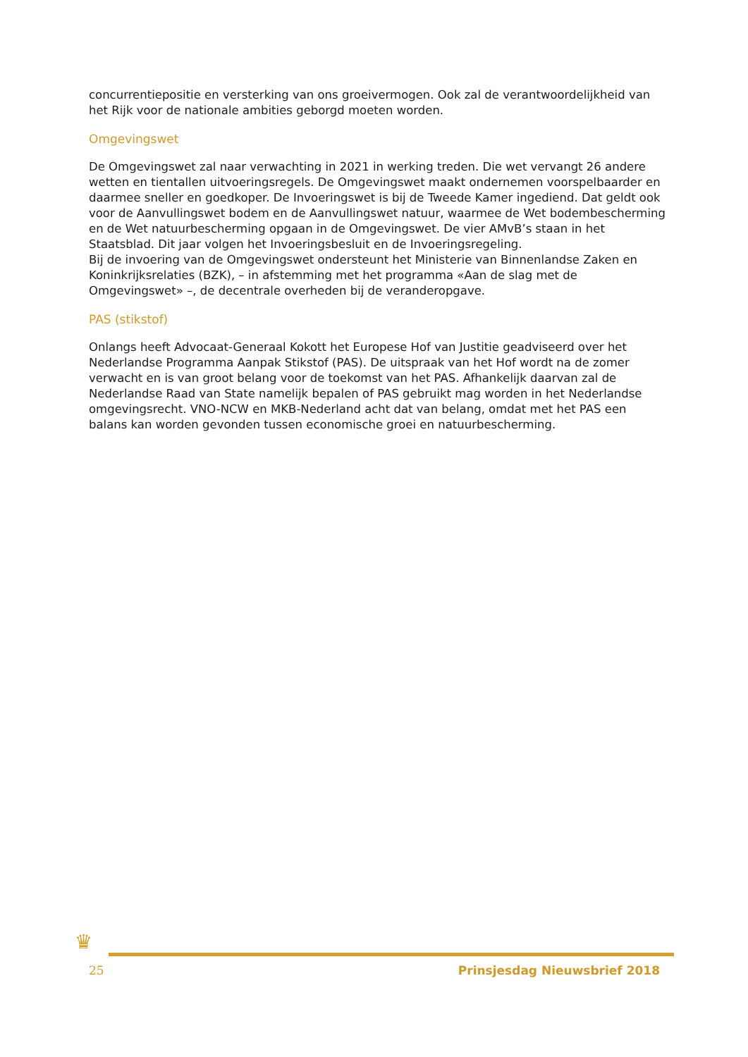concurrentiepositie en versterking van ons groeivermogen. Ook zal de verantwoordelijkheid van het Rijk voor de nationale ambities geborgd moeten worden.
Omgevingswet
De Omgevingswet zal naar verwachting in 2021 in werking treden. Die wet vervangt 26 andere wetten en tientallen uitvoeringsregels. De Omgevingswet maakt ondernemen voorspelbaarder en daarmee sneller en goedkoper. De Invoeringswet is bij de Tweede Kamer ingediend. Dat geldt ook voor de Aanvullingswet bodem en de Aanvullingswet natuur, waarmee de Wet bodembescherming en de Wet natuurbescherming opgaan in de Omgevingswet. De vier AMvB’s staan in het Staatsblad. Dit jaar volgen het Invoeringsbesluit en de Invoeringsregeling.
Bij de invoering van de Omgevingswet ondersteunt het Ministerie van Binnenlandse Zaken en Koninkrijksrelaties (BZK), – in afstemming met het programma «Aan de slag met de Omgevingswet» –, de decentrale overheden bij de veranderopgave.
PAS (stikstof)
Onlangs heeft Advocaat-Generaal Kokott het Europese Hof van Justitie geadviseerd over het Nederlandse Programma Aanpak Stikstof (PAS). De uitspraak van het Hof wordt na de zomer verwacht en is van groot belang voor de toekomst van het PAS. Afhankelijk daarvan zal de Nederlandse Raad van State namelijk bepalen of PAS gebruikt mag worden in het Nederlandse omgevingsrecht. VNO-NCW en MKB-Nederland acht dat van belang, omdat met het PAS een balans kan worden gevonden tussen economische groei en natuurbescherming.
♛
25 Prinsjesdag Nieuwsbrief 2018